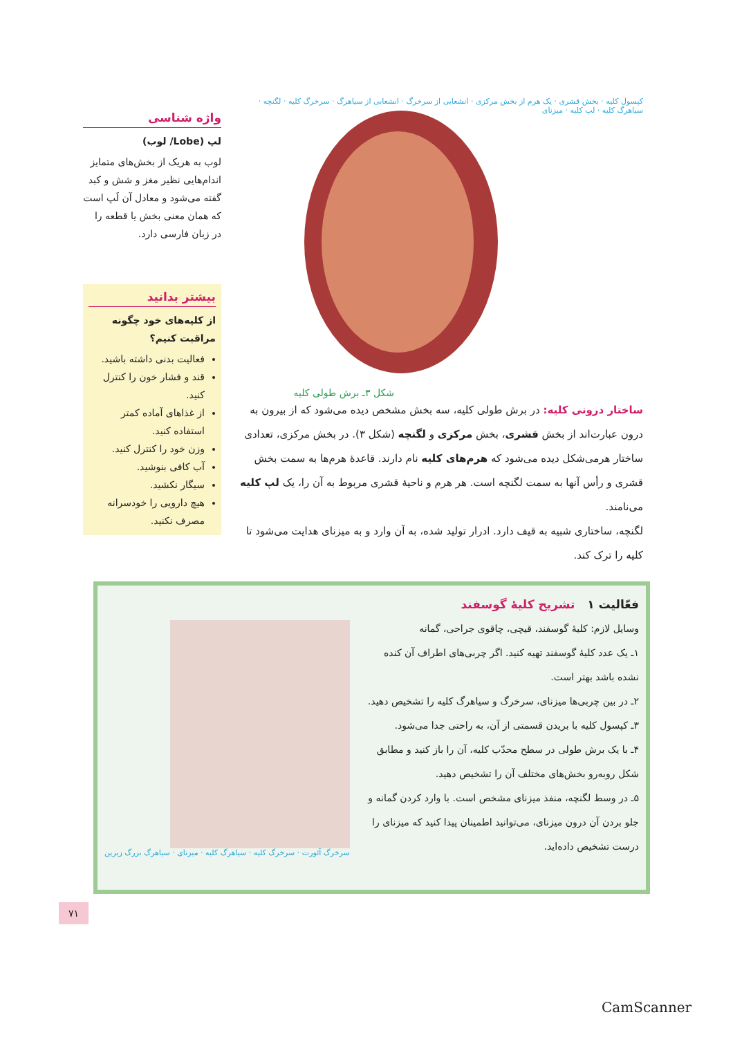کپسول کلیه · بخش قشری · یک هرم از بخش مرکزی · انشعابی از سرخرگ · انشعابی از سیاهرگ · سرخرگ کلیه · لگنچه · سیاهرگ کلیه · لپ کلیه · میزنای
شکل ۳ـ برش طولی کلیه
ساختار درونی کلیه: در برش طولی کلیه، سه بخش مشخص دیده می‌شود که از بیرون به درون عبارت‌اند از بخش قشری، بخش مرکزی و لگنچه (شکل ۳). در بخش مرکزی، تعدادی ساختار هرمی‌شکل دیده می‌شود که هرم‌های کلیه نام دارند. قاعدهٔ هرم‌ها به سمت بخش قشری و رأس آنها به سمت لگنچه است. هر هرم و ناحیهٔ قشری مربوط به آن را، یک لپ کلیه می‌نامند.
لگنچه، ساختاری شبیه به قیف دارد. ادرار تولید شده، به آن وارد و به میزنای هدایت می‌شود تا کلیه را ترک کند.
واژه شناسی
لپ (Lobe/ لوب)
لوب به هریک از بخش‌های متمایز اندام‌هایی نظیر مغز و شش و کبد گفته می‌شود و معادل آن لَپ است که همان معنی بخش یا قطعه را در زبان فارسی دارد.
بیشتر بدانید
از کلیه‌های خود چگونه مراقبت کنیم؟
فعالیت بدنی داشته باشید.
قند و فشار خون را کنترل کنید.
از غذاهای آماده کمتر استفاده کنید.
وزن خود را کنترل کنید.
آب کافی بنوشید.
سیگار نکشید.
هیچ دارویی را خودسرانه مصرف نکنید.
فعّالیت ۱ تشریح کلیهٔ گوسفند
وسایل لازم: کلیهٔ گوسفند، قیچی، چاقوی جراحی، گمانه
۱ـ یک عدد کلیهٔ گوسفند تهیه کنید. اگر چربی‌های اطراف آن کنده نشده باشد بهتر است.
۲ـ در بین چربی‌ها میزنای، سرخرگ و سیاهرگ کلیه را تشخیص دهید.
۳ـ کپسول کلیه با بریدن قسمتی از آن، به راحتی جدا می‌شود.
۴ـ با یک برش طولی در سطح محدّب کلیه، آن را باز کنید و مطابق شکل روبه‌رو بخش‌های مختلف آن را تشخیص دهید.
۵ـ در وسط لگنچه، منفذ میزنای مشخص است. با وارد کردن گمانه و جلو بردن آن درون میزنای، می‌توانید اطمینان پیدا کنید که میزنای را درست تشخیص داده‌اید.
سرخرگ آئورت · سرخرگ کلیه · سیاهرگ کلیه · میزنای · سیاهرگ بزرگ زیرین
۷۱
CamScanner